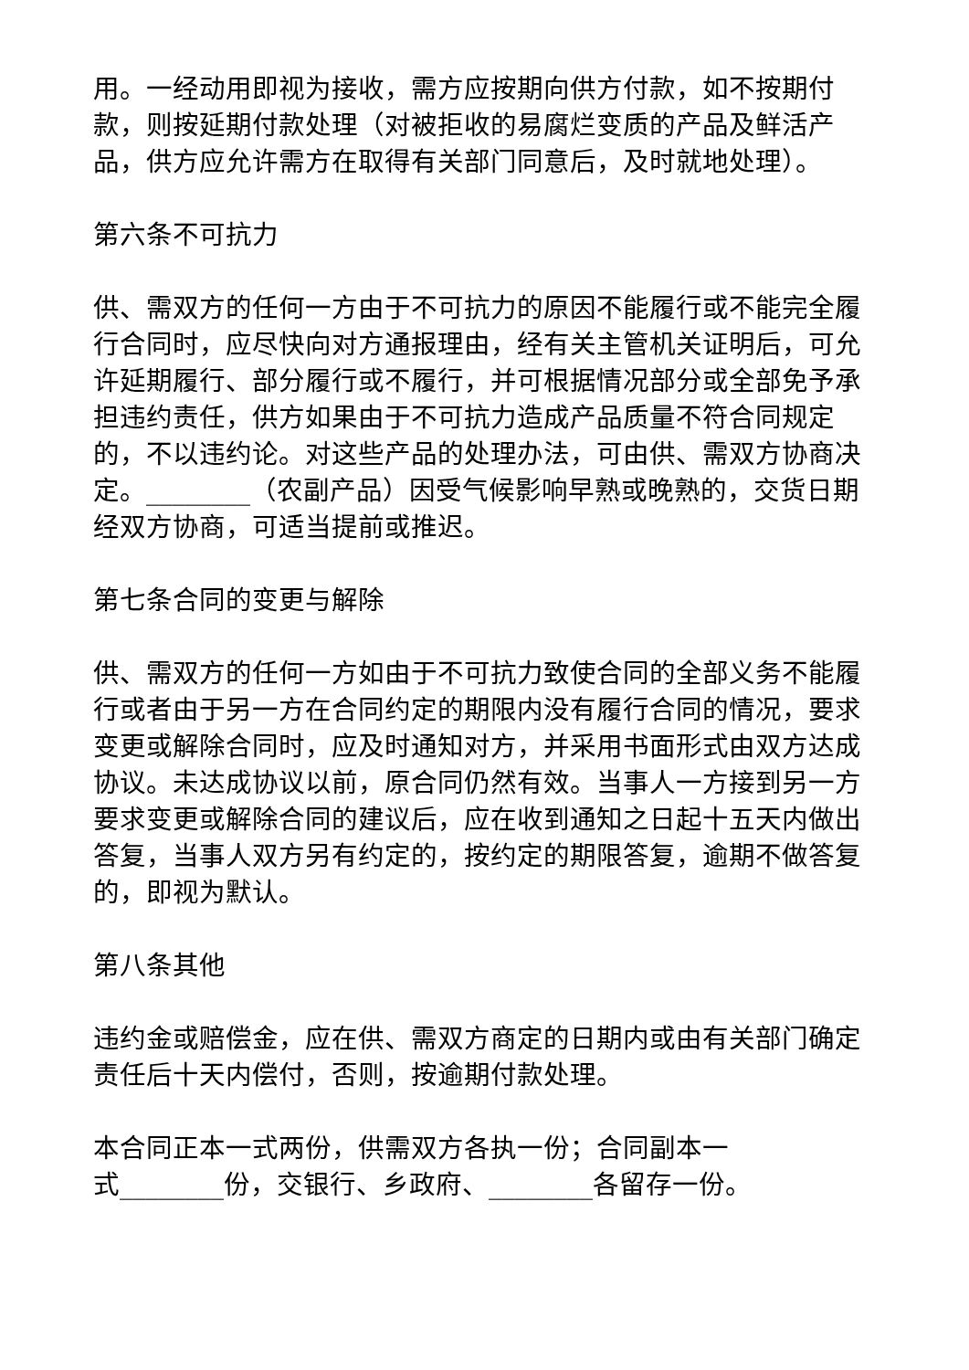用。一经动用即视为接收，需方应按期向供方付款，如不按期付款，则按延期付款处理（对被拒收的易腐烂变质的产品及鲜活产品，供方应允许需方在取得有关部门同意后，及时就地处理）。
第六条不可抗力
供、需双方的任何一方由于不可抗力的原因不能履行或不能完全履行合同时，应尽快向对方通报理由，经有关主管机关证明后，可允许延期履行、部分履行或不履行，并可根据情况部分或全部免予承担违约责任，供方如果由于不可抗力造成产品质量不符合同规定的，不以违约论。对这些产品的处理办法，可由供、需双方协商决定。________（农副产品）因受气候影响早熟或晚熟的，交货日期经双方协商，可适当提前或推迟。
第七条合同的变更与解除
供、需双方的任何一方如由于不可抗力致使合同的全部义务不能履行或者由于另一方在合同约定的期限内没有履行合同的情况，要求变更或解除合同时，应及时通知对方，并采用书面形式由双方达成协议。未达成协议以前，原合同仍然有效。当事人一方接到另一方要求变更或解除合同的建议后，应在收到通知之日起十五天内做出答复，当事人双方另有约定的，按约定的期限答复，逾期不做答复的，即视为默认。
第八条其他
违约金或赔偿金，应在供、需双方商定的日期内或由有关部门确定责任后十天内偿付，否则，按逾期付款处理。
本合同正本一式两份，供需双方各执一份；合同副本一
式________份，交银行、乡政府、________各留存一份。